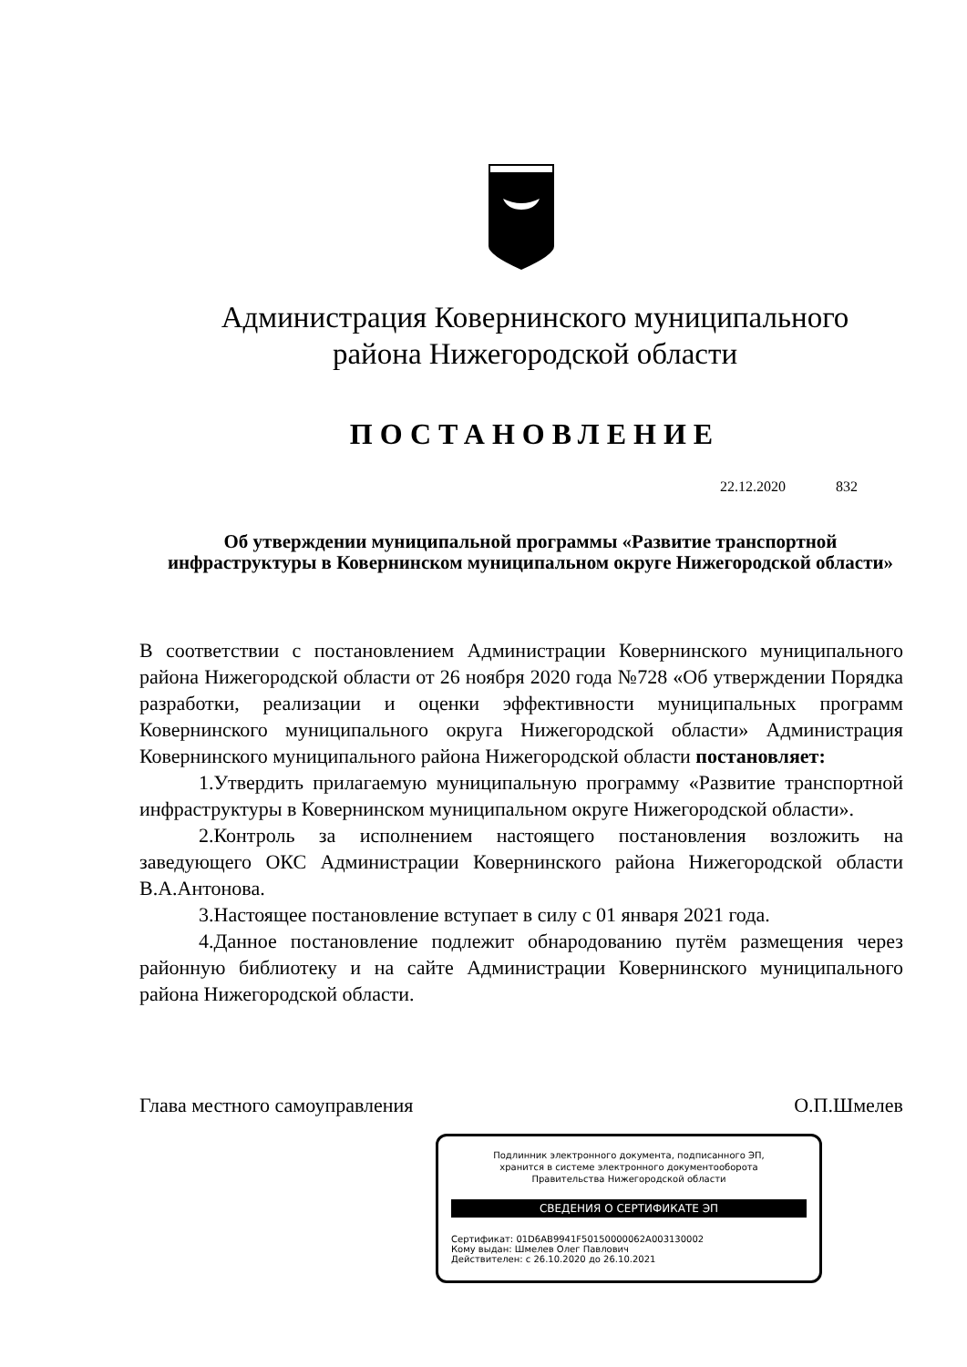Администрация Ковернинского муниципального
района Нижегородской области
ПОСТАНОВЛЕНИЕ
22.12.2020 832
Об утверждении муниципальной программы «Развитие транспортной инфраструктуры в Ковернинском муниципальном округе Нижегородской области»
В соответствии с постановлением Администрации Ковернинского муниципального района Нижегородской области от 26 ноября 2020 года №728 «Об утверждении Порядка разработки, реализации и оценки эффективности муниципальных программ Ковернинского муниципального округа Нижегородской области» Администрация Ковернинского муниципального района Нижегородской области постановляет:
1.Утвердить прилагаемую муниципальную программу «Развитие транспортной инфраструктуры в Ковернинском муниципальном округе Нижегородской области».
2.Контроль за исполнением настоящего постановления возложить на заведующего ОКС Администрации Ковернинского района Нижегородской области В.А.Антонова.
3.Настоящее постановление вступает в силу с 01 января 2021 года.
4.Данное постановление подлежит обнародованию путём размещения через районную библиотеку и на сайте Администрации Ковернинского муниципального района Нижегородской области.
Глава местного самоуправления О.П.Шмелев
Подлинник электронного документа, подписанного ЭП,
хранится в системе электронного документооборота
Правительства Нижегородской области
СВЕДЕНИЯ О СЕРТИФИКАТЕ ЭП
Сертификат: 01D6AB9941F50150000062A003130002
Кому выдан: Шмелев Олег Павлович
Действителен: с 26.10.2020 до 26.10.2021